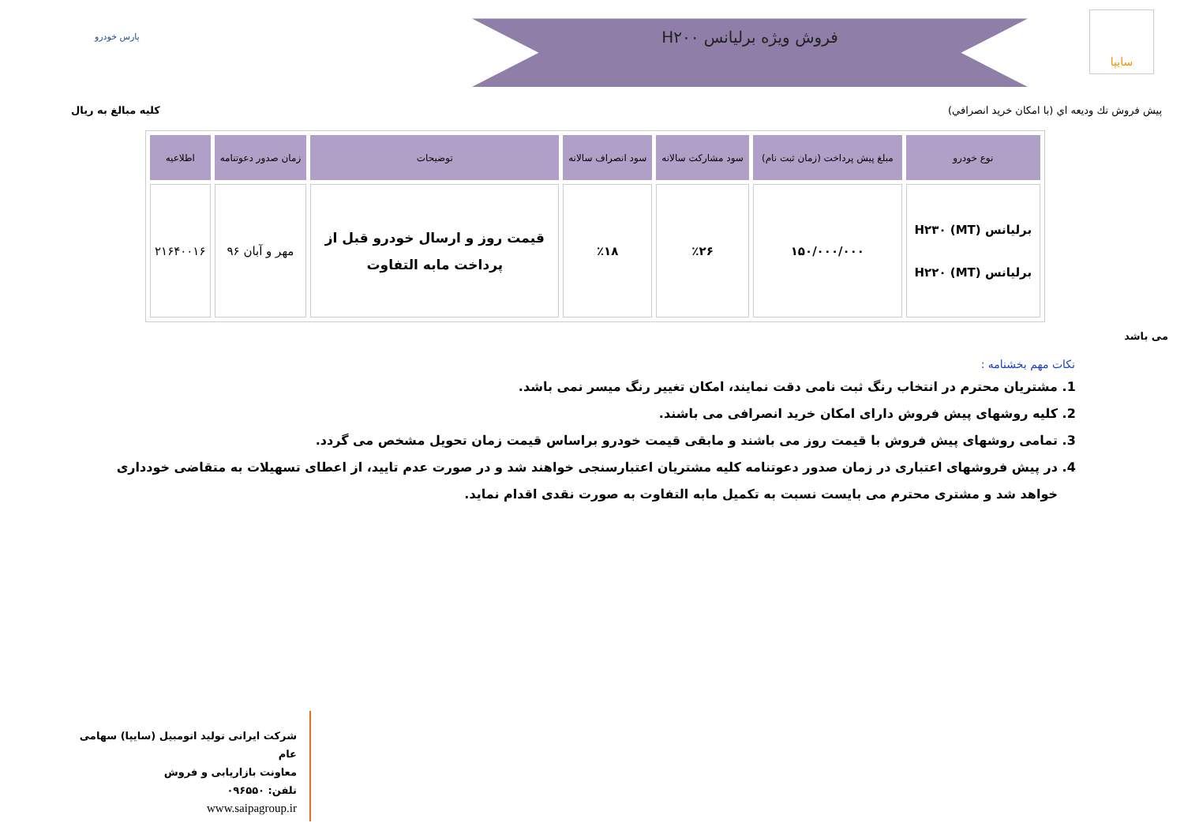فروش ویژه برلیانس H۲۰۰
سایپا
پارس خودرو
پیش فروش تك ودیعه اي (با امكان خرید انصرافي) کلیه مبالغ به ریال
| نوع خودرو | مبلغ پیش پرداخت (زمان ثبت نام) | سود مشارکت سالانه | سود انصراف سالانه | توضیحات | زمان صدور دعوتنامه | اطلاعیه |
| --- | --- | --- | --- | --- | --- | --- |
| برلیانس H۲۳۰ (MT) برلیانس H۲۲۰ (MT) | ۱۵۰/۰۰۰/۰۰۰ | ٪۲۶ | ٪۱۸ | قیمت روز و ارسال خودرو قبل از پرداخت مابه التفاوت | مهر و آبان ۹۶ | ۲۱۶۴۰۰۱۶ |
می باشد
نکات مهم بخشنامه :
1. مشتریان محترم در انتخاب رنگ ثبت نامی دقت نمایند، امکان تغییر رنگ میسر نمی باشد.
2. کلیه روشهای پیش فروش دارای امکان خرید انصرافی می باشند.
3. تمامی روشهای پیش فروش با قیمت روز می باشند و مابقی قیمت خودرو براساس قیمت زمان تحویل مشخص می گردد.
4. در پیش فروشهای اعتباری در زمان صدور دعوتنامه کلیه مشتریان اعتبارسنجی خواهند شد و در صورت عدم تایید، از اعطای تسهیلات به متقاضی خودداری خواهد شد و مشتری محترم می بایست نسبت به تکمیل مابه التفاوت به صورت نقدی اقدام نماید.
شرکت ایرانی تولید اتومبیل (سایپا) سهامی عام
معاونت بازاریابی و فروش
تلفن: ۰۹۶۵۵۰
www.saipagroup.ir